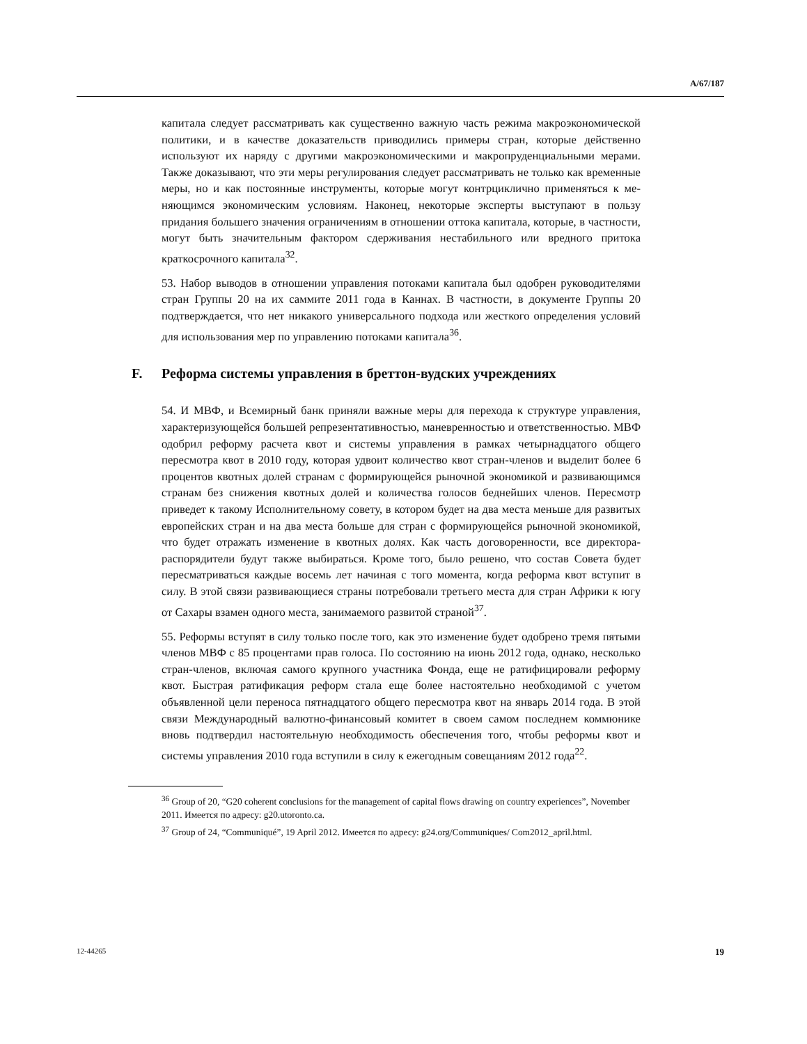A/67/187
капитала следует рассматривать как существенно важную часть режима макро­экономической политики, и в качестве доказательств приводились примеры стран, которые действенно используют их наряду с другими макроэкономиче­скими и макропруденциальными мерами. Также доказывают, что эти меры ре­гулирования следует рассматривать не только как временные меры, но и как постоянные инструменты, которые могут контрциклично применяться к ме­няющимся экономическим условиям. Наконец, некоторые эксперты выступают в пользу придания большего значения ограничениям в отношении оттока капи­тала, которые, в частности, могут быть значительным фактором сдерживания нестабильного или вредного притока краткосрочного капитала<sup>32</sup>.
53. Набор выводов в отношении управления потоками капитала был одобрен руководителями стран Группы 20 на их саммите 2011 года в Каннах. В частно­сти, в документе Группы 20 подтверждается, что нет никакого универсального подхода или жесткого определения условий для использования мер по управ­лению потоками капитала<sup>36</sup>.
F. Реформа системы управления в бреттон-вудских учреждениях
54. И МВФ, и Всемирный банк приняли важные меры для перехода к струк­туре управления, характеризующейся большей репрезентативностью, манев­ренностью и ответственностью. МВФ одобрил реформу расчета квот и систе­мы управления в рамках четырнадцатого общего пересмотра квот в 2010 году, которая удвоит количество квот стран-членов и выделит более 6 процентов квотных долей странам с формирующейся рыночной экономикой и развиваю­щимся странам без снижения квотных долей и количества голосов беднейших членов. Пересмотр приведет к такому Исполнительному совету, в котором бу­дет на два места меньше для развитых европейских стран и на два места боль­ше для стран с формирующейся рыночной экономикой, что будет отражать из­менение в квотных долях. Как часть договоренности, все директора-распорядители будут также выбираться. Кроме того, было решено, что состав Совета будет пересматриваться каждые восемь лет начиная с того момента, ко­гда реформа квот вступит в силу. В этой связи развивающиеся страны потребо­вали третьего места для стран Африки к югу от Сахары взамен одного места, занимаемого развитой страной<sup>37</sup>.
55. Реформы вступят в силу только после того, как это изменение будет одоб­рено тремя пятыми членов МВФ с 85 процентами прав голоса. По состоянию на июнь 2012 года, однако, несколько стран-членов, включая самого крупного участника Фонда, еще не ратифицировали реформу квот. Быстрая ратификация реформ стала еще более настоятельно необходимой с учетом объявленной цели переноса пятнадцатого общего пересмотра квот на январь 2014 года. В этой связи Международный валютно-финансовый комитет в своем самом последнем коммюнике вновь подтвердил настоятельную необходимость обеспечения того, чтобы реформы квот и системы управления 2010 года вступили в силу к еже­годным совещаниям 2012 года<sup>22</sup>.
<sup>36</sup> Group of 20, “G20 coherent conclusions for the management of capital flows drawing on country experiences”, November 2011. Имеется по адресу: g20.utoronto.ca.
<sup>37</sup> Group of 24, “Communiqué”, 19 April 2012. Имеется по адресу: g24.org/Communiques/ Com2012_april.html.
12-44265 19